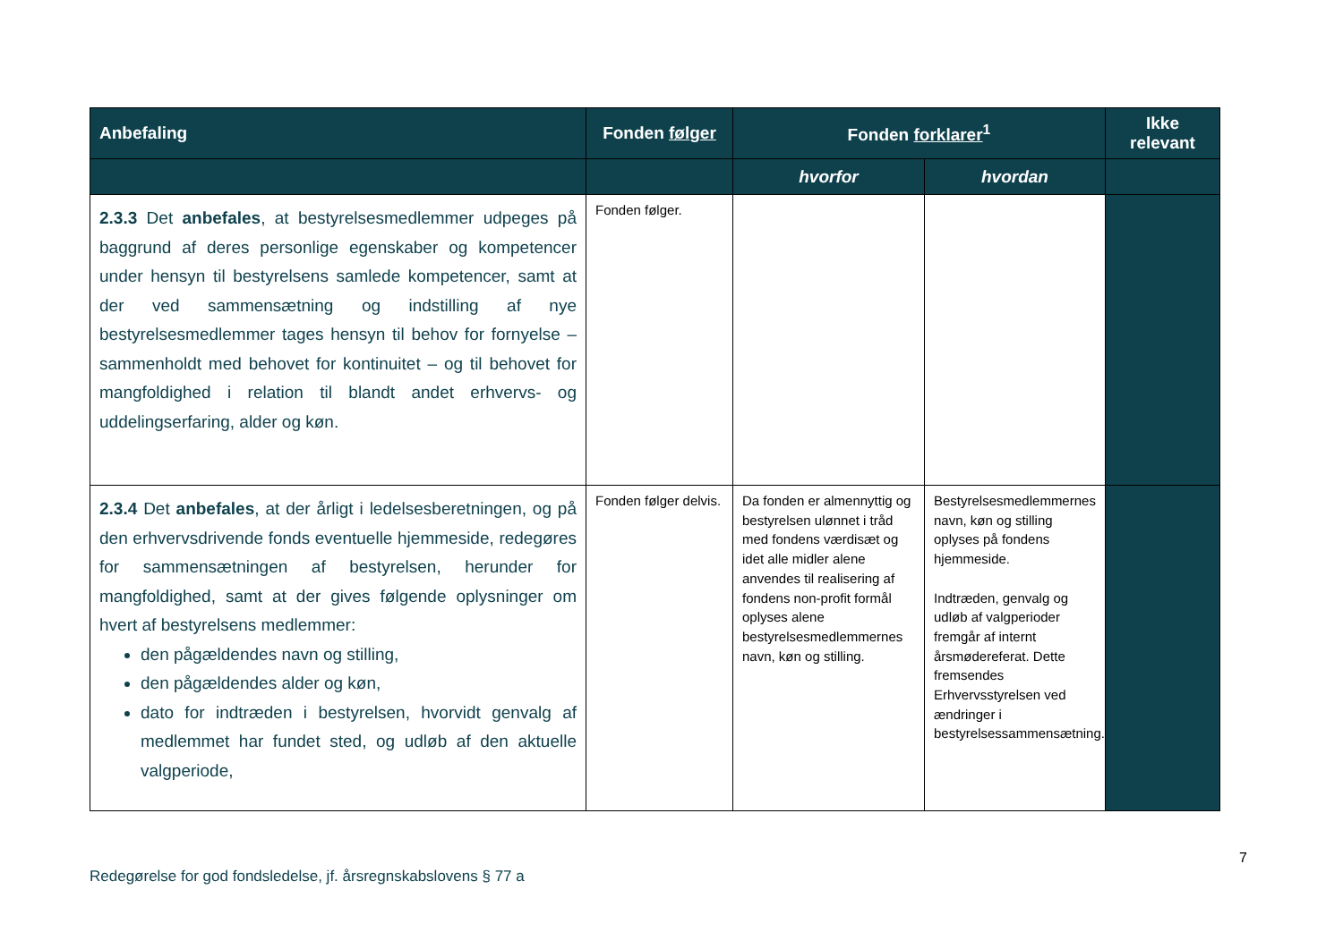| Anbefaling | Fonden følger | Fonden forklarer<sup>1</sup> | | Ikke relevant |
| --- | --- | --- | --- | --- |
| | | hvorfor | hvordan | |
| 2.3.3 Det anbefales , at bestyrelsesmedlemmer udpeges på baggrund af deres personlige egenskaber og kompetencer under hensyn til bestyrelsens samlede kompetencer, samt at der ved sammensætning og indstilling af nye bestyrelsesmedlemmer tages hensyn til behov for fornyelse – sammenholdt med behovet for kontinuitet – og til behovet for mangfoldighed i relation til blandt andet erhvervs- og uddelingserfaring, alder og køn. | Fonden følger. | | | |
| 2.3.4 Det anbefales , at der årligt i ledelsesberetningen, og på den erhvervsdrivende fonds eventuelle hjemmeside, redegøres for sammensætningen af bestyrelsen, herunder for mangfoldighed, samt at der gives følgende oplysninger om hvert af bestyrelsens medlemmer: den pågældendes navn og stilling, den pågældendes alder og køn, dato for indtræden i bestyrelsen, hvorvidt genvalg af medlemmet har fundet sted, og udløb af den aktuelle valgperiode, | Fonden følger delvis. | Da fonden er almennyttig og bestyrelsen ulønnet i tråd med fondens værdisæt og idet alle midler alene anvendes til realisering af fondens non-profit formål oplyses alene bestyrelsesmedlemmernes navn, køn og stilling. | Bestyrelsesmedlemmernes navn, køn og stilling oplyses på fondens hjemmeside. Indtræden, genvalg og udløb af valgperioder fremgår af internt årsmødereferat. Dette fremsendes Erhvervsstyrelsen ved ændringer i bestyrelsessammensætning. | |
7
Redegørelse for god fondsledelse, jf. årsregnskabslovens § 77 a